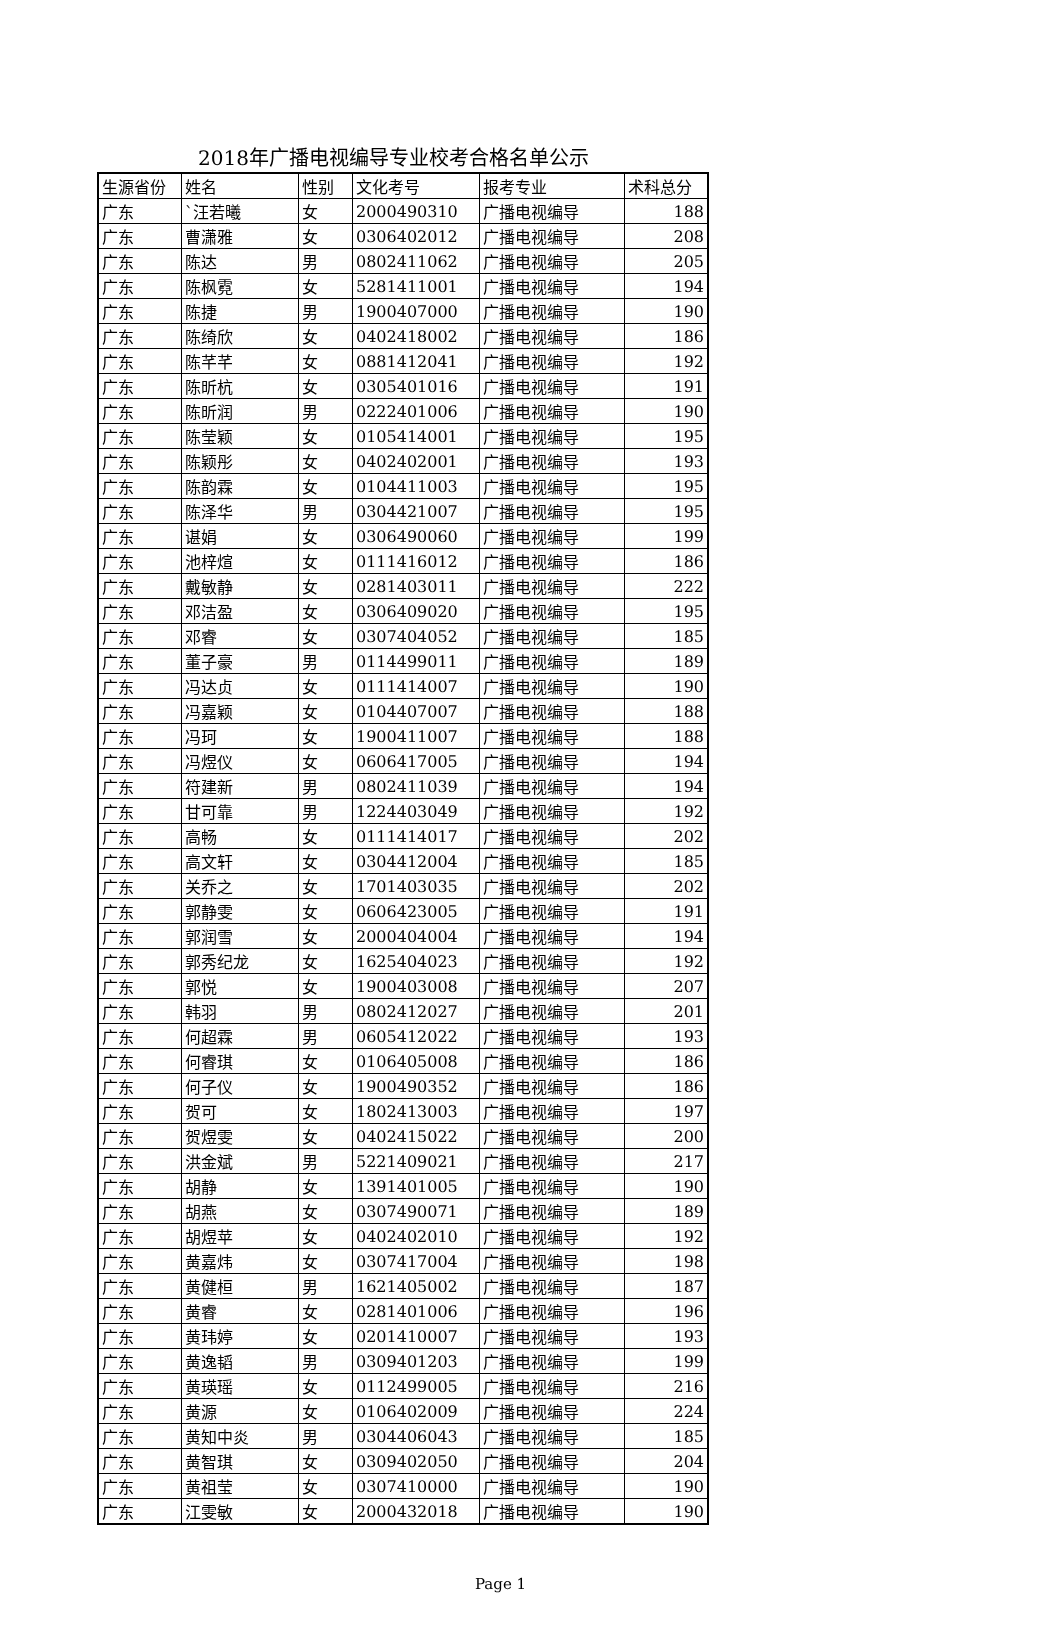2018年广播电视编导专业校考合格名单公示
| 生源省份 | 姓名 | 性别 | 文化考号 | 报考专业 | 术科总分 |
| --- | --- | --- | --- | --- | --- |
| 广东 | `汪若曦 | 女 | 2000490310 | 广播电视编导 | 188 |
| 广东 | 曹潇雅 | 女 | 0306402012 | 广播电视编导 | 208 |
| 广东 | 陈达 | 男 | 0802411062 | 广播电视编导 | 205 |
| 广东 | 陈枫霓 | 女 | 5281411001 | 广播电视编导 | 194 |
| 广东 | 陈捷 | 男 | 1900407000 | 广播电视编导 | 190 |
| 广东 | 陈绮欣 | 女 | 0402418002 | 广播电视编导 | 186 |
| 广东 | 陈芊芊 | 女 | 0881412041 | 广播电视编导 | 192 |
| 广东 | 陈昕杭 | 女 | 0305401016 | 广播电视编导 | 191 |
| 广东 | 陈昕润 | 男 | 0222401006 | 广播电视编导 | 190 |
| 广东 | 陈莹颖 | 女 | 0105414001 | 广播电视编导 | 195 |
| 广东 | 陈颖彤 | 女 | 0402402001 | 广播电视编导 | 193 |
| 广东 | 陈韵霖 | 女 | 0104411003 | 广播电视编导 | 195 |
| 广东 | 陈泽华 | 男 | 0304421007 | 广播电视编导 | 195 |
| 广东 | 谌娟 | 女 | 0306490060 | 广播电视编导 | 199 |
| 广东 | 池梓煊 | 女 | 0111416012 | 广播电视编导 | 186 |
| 广东 | 戴敏静 | 女 | 0281403011 | 广播电视编导 | 222 |
| 广东 | 邓洁盈 | 女 | 0306409020 | 广播电视编导 | 195 |
| 广东 | 邓睿 | 女 | 0307404052 | 广播电视编导 | 185 |
| 广东 | 董子豪 | 男 | 0114499011 | 广播电视编导 | 189 |
| 广东 | 冯达贞 | 女 | 0111414007 | 广播电视编导 | 190 |
| 广东 | 冯嘉颖 | 女 | 0104407007 | 广播电视编导 | 188 |
| 广东 | 冯珂 | 女 | 1900411007 | 广播电视编导 | 188 |
| 广东 | 冯煜仪 | 女 | 0606417005 | 广播电视编导 | 194 |
| 广东 | 符建新 | 男 | 0802411039 | 广播电视编导 | 194 |
| 广东 | 甘可靠 | 男 | 1224403049 | 广播电视编导 | 192 |
| 广东 | 高畅 | 女 | 0111414017 | 广播电视编导 | 202 |
| 广东 | 高文轩 | 女 | 0304412004 | 广播电视编导 | 185 |
| 广东 | 关乔之 | 女 | 1701403035 | 广播电视编导 | 202 |
| 广东 | 郭静雯 | 女 | 0606423005 | 广播电视编导 | 191 |
| 广东 | 郭润雪 | 女 | 2000404004 | 广播电视编导 | 194 |
| 广东 | 郭秀纪龙 | 女 | 1625404023 | 广播电视编导 | 192 |
| 广东 | 郭悦 | 女 | 1900403008 | 广播电视编导 | 207 |
| 广东 | 韩羽 | 男 | 0802412027 | 广播电视编导 | 201 |
| 广东 | 何超霖 | 男 | 0605412022 | 广播电视编导 | 193 |
| 广东 | 何睿琪 | 女 | 0106405008 | 广播电视编导 | 186 |
| 广东 | 何子仪 | 女 | 1900490352 | 广播电视编导 | 186 |
| 广东 | 贺可 | 女 | 1802413003 | 广播电视编导 | 197 |
| 广东 | 贺煜雯 | 女 | 0402415022 | 广播电视编导 | 200 |
| 广东 | 洪金斌 | 男 | 5221409021 | 广播电视编导 | 217 |
| 广东 | 胡静 | 女 | 1391401005 | 广播电视编导 | 190 |
| 广东 | 胡燕 | 女 | 0307490071 | 广播电视编导 | 189 |
| 广东 | 胡煜苹 | 女 | 0402402010 | 广播电视编导 | 192 |
| 广东 | 黄嘉炜 | 女 | 0307417004 | 广播电视编导 | 198 |
| 广东 | 黄健桓 | 男 | 1621405002 | 广播电视编导 | 187 |
| 广东 | 黄睿 | 女 | 0281401006 | 广播电视编导 | 196 |
| 广东 | 黄玮婷 | 女 | 0201410007 | 广播电视编导 | 193 |
| 广东 | 黄逸韬 | 男 | 0309401203 | 广播电视编导 | 199 |
| 广东 | 黄瑛瑶 | 女 | 0112499005 | 广播电视编导 | 216 |
| 广东 | 黄源 | 女 | 0106402009 | 广播电视编导 | 224 |
| 广东 | 黄知中炎 | 男 | 0304406043 | 广播电视编导 | 185 |
| 广东 | 黄智琪 | 女 | 0309402050 | 广播电视编导 | 204 |
| 广东 | 黄祖莹 | 女 | 0307410000 | 广播电视编导 | 190 |
| 广东 | 江雯敏 | 女 | 2000432018 | 广播电视编导 | 190 |
Page 1